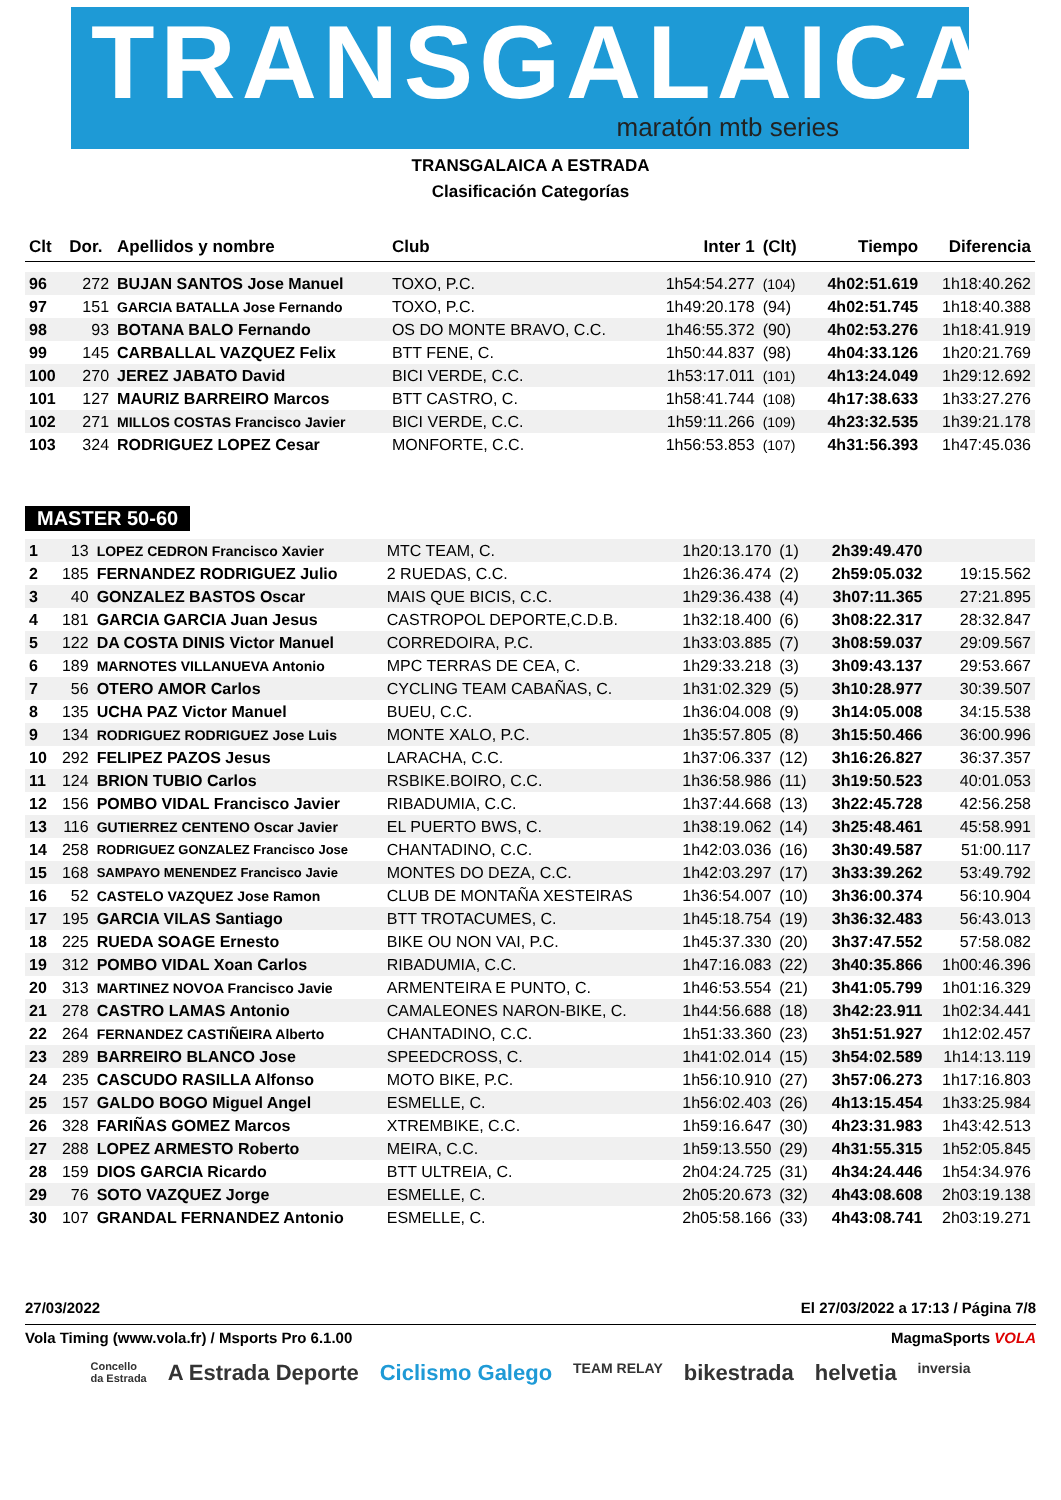TRANSGALAICA
maratón mtb series
TRANSGALAICA A ESTRADA
Clasificación Categorías
| Clt | Dor. | Apellidos y nombre | Club | Inter 1 | (Clt) | Tiempo | Diferencia |
| --- | --- | --- | --- | --- | --- | --- | --- |
| 96 | 272 | BUJAN SANTOS Jose Manuel | TOXO, P.C. | 1h54:54.277 | (104) | 4h02:51.619 | 1h18:40.262 |
| 97 | 151 | GARCIA BATALLA Jose Fernando | TOXO, P.C. | 1h49:20.178 | (94) | 4h02:51.745 | 1h18:40.388 |
| 98 | 93 | BOTANA BALO Fernando | OS DO MONTE BRAVO, C.C. | 1h46:55.372 | (90) | 4h02:53.276 | 1h18:41.919 |
| 99 | 145 | CARBALLAL VAZQUEZ Felix | BTT FENE, C. | 1h50:44.837 | (98) | 4h04:33.126 | 1h20:21.769 |
| 100 | 270 | JEREZ JABATO David | BICI VERDE, C.C. | 1h53:17.011 | (101) | 4h13:24.049 | 1h29:12.692 |
| 101 | 127 | MAURIZ BARREIRO Marcos | BTT CASTRO, C. | 1h58:41.744 | (108) | 4h17:38.633 | 1h33:27.276 |
| 102 | 271 | MILLOS COSTAS Francisco Javier | BICI VERDE, C.C. | 1h59:11.266 | (109) | 4h23:32.535 | 1h39:21.178 |
| 103 | 324 | RODRIGUEZ LOPEZ Cesar | MONFORTE, C.C. | 1h56:53.853 | (107) | 4h31:56.393 | 1h47:45.036 |
MASTER 50-60
| 1 | 13 | LOPEZ CEDRON Francisco Xavier | MTC TEAM, C. | 1h20:13.170 | (1) | 2h39:49.470 | |
| 2 | 185 | FERNANDEZ RODRIGUEZ Julio | 2 RUEDAS, C.C. | 1h26:36.474 | (2) | 2h59:05.032 | 19:15.562 |
| 3 | 40 | GONZALEZ BASTOS Oscar | MAIS QUE BICIS, C.C. | 1h29:36.438 | (4) | 3h07:11.365 | 27:21.895 |
| 4 | 181 | GARCIA GARCIA Juan Jesus | CASTROPOL DEPORTE,C.D.B. | 1h32:18.400 | (6) | 3h08:22.317 | 28:32.847 |
| 5 | 122 | DA COSTA DINIS Victor Manuel | CORREDOIRA, P.C. | 1h33:03.885 | (7) | 3h08:59.037 | 29:09.567 |
| 6 | 189 | MARNOTES VILLANUEVA Antonio | MPC TERRAS DE CEA, C. | 1h29:33.218 | (3) | 3h09:43.137 | 29:53.667 |
| 7 | 56 | OTERO AMOR Carlos | CYCLING TEAM CABAÑAS, C. | 1h31:02.329 | (5) | 3h10:28.977 | 30:39.507 |
| 8 | 135 | UCHA PAZ Victor Manuel | BUEU, C.C. | 1h36:04.008 | (9) | 3h14:05.008 | 34:15.538 |
| 9 | 134 | RODRIGUEZ RODRIGUEZ Jose Luis | MONTE XALO, P.C. | 1h35:57.805 | (8) | 3h15:50.466 | 36:00.996 |
| 10 | 292 | FELIPEZ PAZOS Jesus | LARACHA, C.C. | 1h37:06.337 | (12) | 3h16:26.827 | 36:37.357 |
| 11 | 124 | BRION TUBIO Carlos | RSBIKE.BOIRO, C.C. | 1h36:58.986 | (11) | 3h19:50.523 | 40:01.053 |
| 12 | 156 | POMBO VIDAL Francisco Javier | RIBADUMIA, C.C. | 1h37:44.668 | (13) | 3h22:45.728 | 42:56.258 |
| 13 | 116 | GUTIERREZ CENTENO Oscar Javier | EL PUERTO BWS, C. | 1h38:19.062 | (14) | 3h25:48.461 | 45:58.991 |
| 14 | 258 | RODRIGUEZ GONZALEZ Francisco Jose | CHANTADINO, C.C. | 1h42:03.036 | (16) | 3h30:49.587 | 51:00.117 |
| 15 | 168 | SAMPAYO MENENDEZ Francisco Javie | MONTES DO DEZA, C.C. | 1h42:03.297 | (17) | 3h33:39.262 | 53:49.792 |
| 16 | 52 | CASTELO VAZQUEZ Jose Ramon | CLUB DE MONTAÑA XESTEIRAS | 1h36:54.007 | (10) | 3h36:00.374 | 56:10.904 |
| 17 | 195 | GARCIA VILAS Santiago | BTT TROTACUMES, C. | 1h45:18.754 | (19) | 3h36:32.483 | 56:43.013 |
| 18 | 225 | RUEDA SOAGE Ernesto | BIKE OU NON VAI, P.C. | 1h45:37.330 | (20) | 3h37:47.552 | 57:58.082 |
| 19 | 312 | POMBO VIDAL Xoan Carlos | RIBADUMIA, C.C. | 1h47:16.083 | (22) | 3h40:35.866 | 1h00:46.396 |
| 20 | 313 | MARTINEZ NOVOA Francisco Javie | ARMENTEIRA E PUNTO, C. | 1h46:53.554 | (21) | 3h41:05.799 | 1h01:16.329 |
| 21 | 278 | CASTRO LAMAS Antonio | CAMALEONES NARON-BIKE, C. | 1h44:56.688 | (18) | 3h42:23.911 | 1h02:34.441 |
| 22 | 264 | FERNANDEZ CASTIÑEIRA Alberto | CHANTADINO, C.C. | 1h51:33.360 | (23) | 3h51:51.927 | 1h12:02.457 |
| 23 | 289 | BARREIRO BLANCO Jose | SPEEDCROSS, C. | 1h41:02.014 | (15) | 3h54:02.589 | 1h14:13.119 |
| 24 | 235 | CASCUDO RASILLA Alfonso | MOTO BIKE, P.C. | 1h56:10.910 | (27) | 3h57:06.273 | 1h17:16.803 |
| 25 | 157 | GALDO BOGO Miguel Angel | ESMELLE, C. | 1h56:02.403 | (26) | 4h13:15.454 | 1h33:25.984 |
| 26 | 328 | FARIÑAS GOMEZ Marcos | XTREMBIKE, C.C. | 1h59:16.647 | (30) | 4h23:31.983 | 1h43:42.513 |
| 27 | 288 | LOPEZ ARMESTO Roberto | MEIRA, C.C. | 1h59:13.550 | (29) | 4h31:55.315 | 1h52:05.845 |
| 28 | 159 | DIOS GARCIA Ricardo | BTT ULTREIA, C. | 2h04:24.725 | (31) | 4h34:24.446 | 1h54:34.976 |
| 29 | 76 | SOTO VAZQUEZ Jorge | ESMELLE, C. | 2h05:20.673 | (32) | 4h43:08.608 | 2h03:19.138 |
| 30 | 107 | GRANDAL FERNANDEZ Antonio | ESMELLE, C. | 2h05:58.166 | (33) | 4h43:08.741 | 2h03:19.271 |
27/03/2022 El 27/03/2022 a 17:13 / Página 7/8
Vola Timing (www.vola.fr) / Msports Pro 6.1.00 MagmaSports VOLA
Concello
da Estrada A Estrada Deporte Ciclismo Galego TEAM RELAY bikestrada helvetia inversia